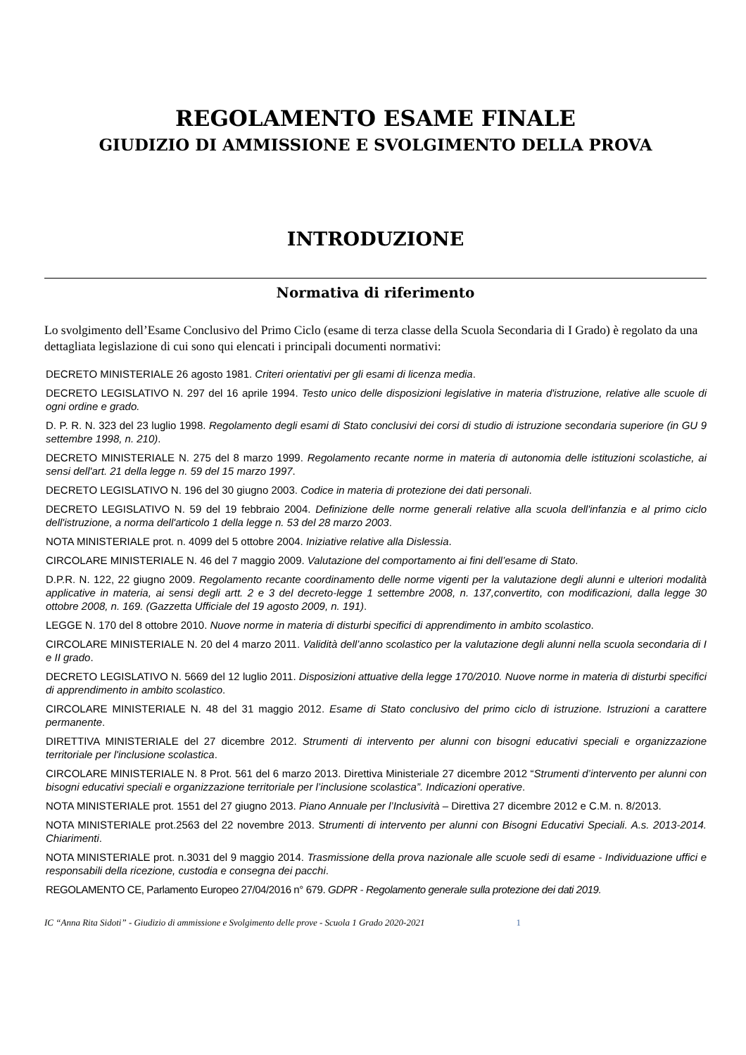REGOLAMENTO ESAME FINALE
GIUDIZIO DI AMMISSIONE E SVOLGIMENTO DELLA PROVA
INTRODUZIONE
Normativa di riferimento
Lo svolgimento dell’Esame Conclusivo del Primo Ciclo (esame di terza classe della Scuola Secondaria di I Grado) è regolato da una dettagliata legislazione di cui sono qui elencati i principali documenti normativi:
DECRETO MINISTERIALE 26 agosto 1981. Criteri orientativi per gli esami di licenza media.
DECRETO LEGISLATIVO N. 297 del 16 aprile 1994. Testo unico delle disposizioni legislative in materia d'istruzione, relative alle scuole di ogni ordine e grado.
D. P. R. N. 323 del 23 luglio 1998. Regolamento degli esami di Stato conclusivi dei corsi di studio di istruzione secondaria superiore (in GU 9 settembre 1998, n. 210).
DECRETO MINISTERIALE N. 275 del 8 marzo 1999. Regolamento recante norme in materia di autonomia delle istituzioni scolastiche, ai sensi dell'art. 21 della legge n. 59 del 15 marzo 1997.
DECRETO LEGISLATIVO N. 196 del 30 giugno 2003. Codice in materia di protezione dei dati personali.
DECRETO LEGISLATIVO N. 59 del 19 febbraio 2004. Definizione delle norme generali relative alla scuola dell'infanzia e al primo ciclo dell'istruzione, a norma dell'articolo 1 della legge n. 53 del 28 marzo 2003.
NOTA MINISTERIALE prot. n. 4099 del 5 ottobre 2004. Iniziative relative alla Dislessia.
CIRCOLARE MINISTERIALE N. 46 del 7 maggio 2009. Valutazione del comportamento ai fini dell’esame di Stato.
D.P.R. N. 122, 22 giugno 2009. Regolamento recante coordinamento delle norme vigenti per la valutazione degli alunni e ulteriori modalità applicative in materia, ai sensi degli artt. 2 e 3 del decreto-legge 1 settembre 2008, n. 137,convertito, con modificazioni, dalla legge 30 ottobre 2008, n. 169. (Gazzetta Ufficiale del 19 agosto 2009, n. 191).
LEGGE N. 170 del 8 ottobre 2010. Nuove norme in materia di disturbi specifici di apprendimento in ambito scolastico.
CIRCOLARE MINISTERIALE N. 20 del 4 marzo 2011. Validità dell’anno scolastico per la valutazione degli alunni nella scuola secondaria di I e II grado.
DECRETO LEGISLATIVO N. 5669 del 12 luglio 2011. Disposizioni attuative della legge 170/2010. Nuove norme in materia di disturbi specifici di apprendimento in ambito scolastico.
CIRCOLARE MINISTERIALE N. 48 del 31 maggio 2012. Esame di Stato conclusivo del primo ciclo di istruzione. Istruzioni a carattere permanente.
DIRETTIVA MINISTERIALE del 27 dicembre 2012. Strumenti di intervento per alunni con bisogni educativi speciali e organizzazione territoriale per l'inclusione scolastica.
CIRCOLARE MINISTERIALE N. 8 Prot. 561 del 6 marzo 2013. Direttiva Ministeriale 27 dicembre 2012 “Strumenti d’intervento per alunni con bisogni educativi speciali e organizzazione territoriale per l’inclusione scolastica”. Indicazioni operative.
NOTA MINISTERIALE prot. 1551 del 27 giugno 2013. Piano Annuale per l’Inclusività – Direttiva 27 dicembre 2012 e C.M. n. 8/2013.
NOTA MINISTERIALE prot.2563 del 22 novembre 2013. Strumenti di intervento per alunni con Bisogni Educativi Speciali. A.s. 2013-2014. Chiarimenti.
NOTA MINISTERIALE prot. n.3031 del 9 maggio 2014. Trasmissione della prova nazionale alle scuole sedi di esame - Individuazione uffici e responsabili della ricezione, custodia e consegna dei pacchi.
REGOLAMENTO CE, Parlamento Europeo 27/04/2016 n° 679. GDPR - Regolamento generale sulla protezione dei dati 2019.
IC “Anna Rita Sidoti” - Giudizio di ammissione e Svolgimento delle prove - Scuola 1 Grado 2020-2021 1